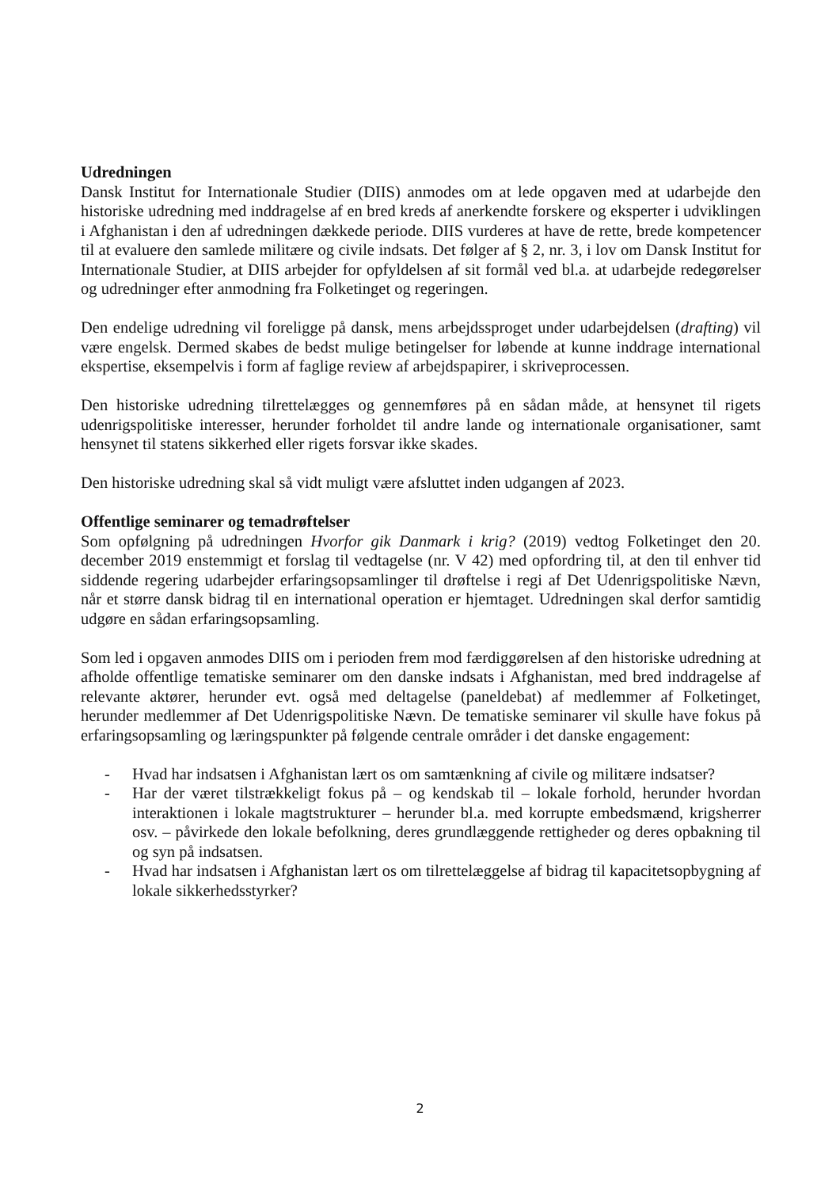Udredningen
Dansk Institut for Internationale Studier (DIIS) anmodes om at lede opgaven med at udarbejde den historiske udredning med inddragelse af en bred kreds af anerkendte forskere og eksperter i udviklingen i Afghanistan i den af udredningen dækkede periode. DIIS vurderes at have de rette, brede kompetencer til at evaluere den samlede militære og civile indsats. Det følger af § 2, nr. 3, i lov om Dansk Institut for Internationale Studier, at DIIS arbejder for opfyldelsen af sit formål ved bl.a. at udarbejde redegørelser og udredninger efter anmodning fra Folketinget og regeringen.
Den endelige udredning vil foreligge på dansk, mens arbejdssproget under udarbejdelsen (drafting) vil være engelsk. Dermed skabes de bedst mulige betingelser for løbende at kunne inddrage international ekspertise, eksempelvis i form af faglige review af arbejdspapirer, i skriveprocessen.
Den historiske udredning tilrettelægges og gennemføres på en sådan måde, at hensynet til rigets udenrigspolitiske interesser, herunder forholdet til andre lande og internationale organisationer, samt hensynet til statens sikkerhed eller rigets forsvar ikke skades.
Den historiske udredning skal så vidt muligt være afsluttet inden udgangen af 2023.
Offentlige seminarer og temadrøftelser
Som opfølgning på udredningen Hvorfor gik Danmark i krig? (2019) vedtog Folketinget den 20. december 2019 enstemmigt et forslag til vedtagelse (nr. V 42) med opfordring til, at den til enhver tid siddende regering udarbejder erfaringsopsamlinger til drøftelse i regi af Det Udenrigspolitiske Nævn, når et større dansk bidrag til en international operation er hjemtaget. Udredningen skal derfor samtidig udgøre en sådan erfaringsopsamling.
Som led i opgaven anmodes DIIS om i perioden frem mod færdiggørelsen af den historiske udredning at afholde offentlige tematiske seminarer om den danske indsats i Afghanistan, med bred inddragelse af relevante aktører, herunder evt. også med deltagelse (paneldebat) af medlemmer af Folketinget, herunder medlemmer af Det Udenrigspolitiske Nævn. De tematiske seminarer vil skulle have fokus på erfaringsopsamling og læringspunkter på følgende centrale områder i det danske engagement:
- Hvad har indsatsen i Afghanistan lært os om samtænkning af civile og militære indsatser?
- Har der været tilstrækkeligt fokus på – og kendskab til – lokale forhold, herunder hvordan interaktionen i lokale magtstrukturer – herunder bl.a. med korrupte embedsmænd, krigsherrer osv. – påvirkede den lokale befolkning, deres grundlæggende rettigheder og deres opbakning til og syn på indsatsen.
- Hvad har indsatsen i Afghanistan lært os om tilrettelæggelse af bidrag til kapacitetsopbygning af lokale sikkerhedsstyrker?
2